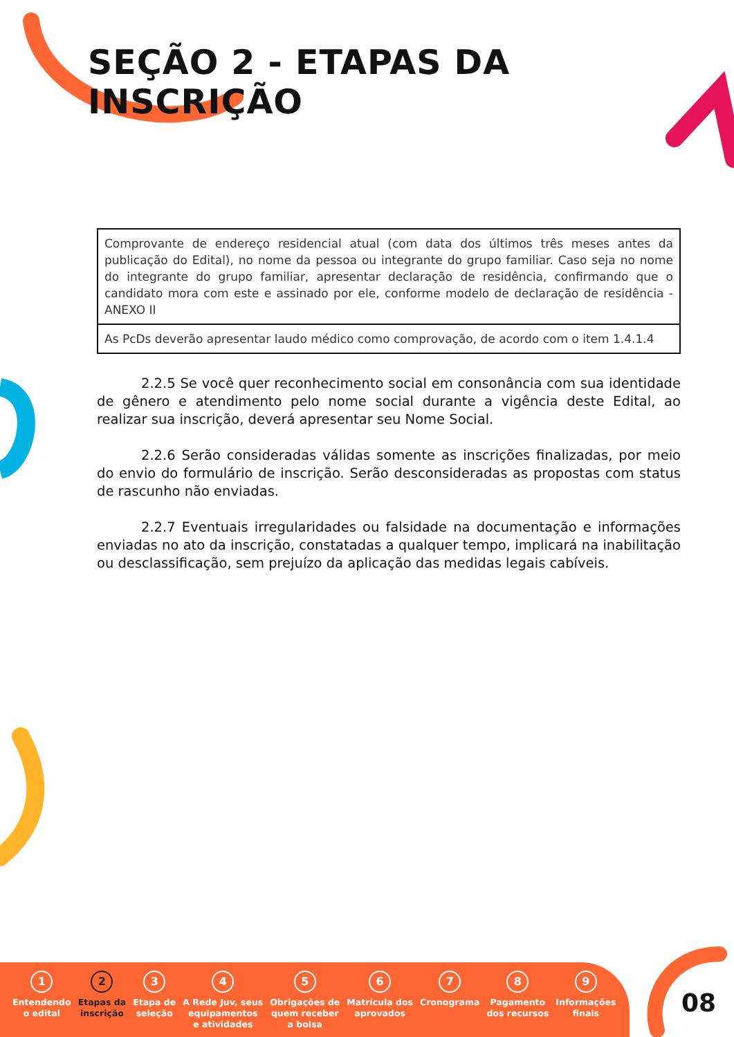SEÇÃO 2 - ETAPAS DA INSCRIÇÃO
| Comprovante de endereço residencial atual (com data dos últimos três meses antes da publicação do Edital), no nome da pessoa ou integrante do grupo familiar. Caso seja no nome do integrante do grupo familiar, apresentar declaração de residência, confirmando que o candidato mora com este e assinado por ele, conforme modelo de declaração de residência - ANEXO II |
| As PcDs deverão apresentar laudo médico como comprovação, de acordo com o item 1.4.1.4 |
2.2.5 Se você quer reconhecimento social em consonância com sua identidade de gênero e atendimento pelo nome social durante a vigência deste Edital, ao realizar sua inscrição, deverá apresentar seu Nome Social.
2.2.6 Serão consideradas válidas somente as inscrições finalizadas, por meio do envio do formulário de inscrição. Serão desconsideradas as propostas com status de rascunho não enviadas.
2.2.7 Eventuais irregularidades ou falsidade na documentação e informações enviadas no ato da inscrição, constatadas a qualquer tempo, implicará na inabilitação ou desclassificação, sem prejuízo da aplicação das medidas legais cabíveis.
1
Entendendo
o edital
2
Etapas da
inscrição
3
Etapa de
seleção
4
A Rede Juv, seus
equipamentos
e atividades
5
Obrigações de
quem receber
a bolsa
6
Matrícula dos
aprovados
7
Cronograma
8
Pagamento
dos recursos
9
Informações
finais
08